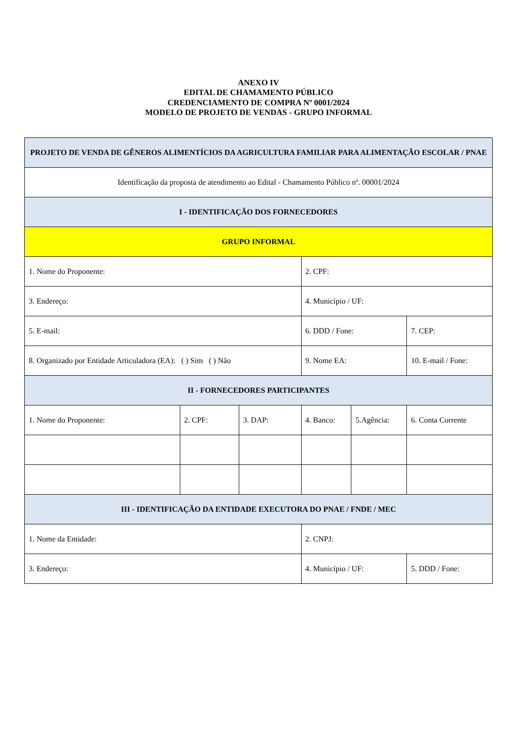ANEXO IV
EDITAL DE CHAMAMENTO PÚBLICO
CREDENCIAMENTO DE COMPRA Nº 0001/2024
MODELO DE PROJETO DE VENDAS - GRUPO INFORMAL
| PROJETO DE VENDA DE GÊNEROS ALIMENTÍCIOS DA AGRICULTURA FAMILIAR PARA ALIMENTAÇÃO ESCOLAR / PNAE | | | | | |
| --- | --- | --- | --- | --- | --- |
| Identificação da proposta de atendimento ao Edital - Chamamento Público nº. 00001/2024 | | | | | |
| I - IDENTIFICAÇÃO DOS FORNECEDORES | | | | | |
| GRUPO INFORMAL | | | | | |
| 1. Nome do Proponente: | | | 2. CPF: | | |
| 3. Endereço: | | | 4. Município / UF: | | |
| 5. E-mail: | | | 6. DDD / Fone: | | 7. CEP: |
| 8. Organizado por Entidade Articuladora (EA): ( ) Sim ( ) Não | | | 9. Nome EA: | | 10. E-mail / Fone: |
| II - FORNECEDORES PARTICIPANTES | | | | | |
| 1. Nome do Proponente: | 2. CPF: | 3. DAP: | 4. Banco: | 5.Agência: | 6. Conta Corrente |
| III - IDENTIFICAÇÃO DA ENTIDADE EXECUTORA DO PNAE / FNDE / MEC | | | | | |
| 1. Nome da Entidade: | | | 2. CNPJ: | | |
| 3. Endereço: | | | 4. Município / UF: | | 5. DDD / Fone: |